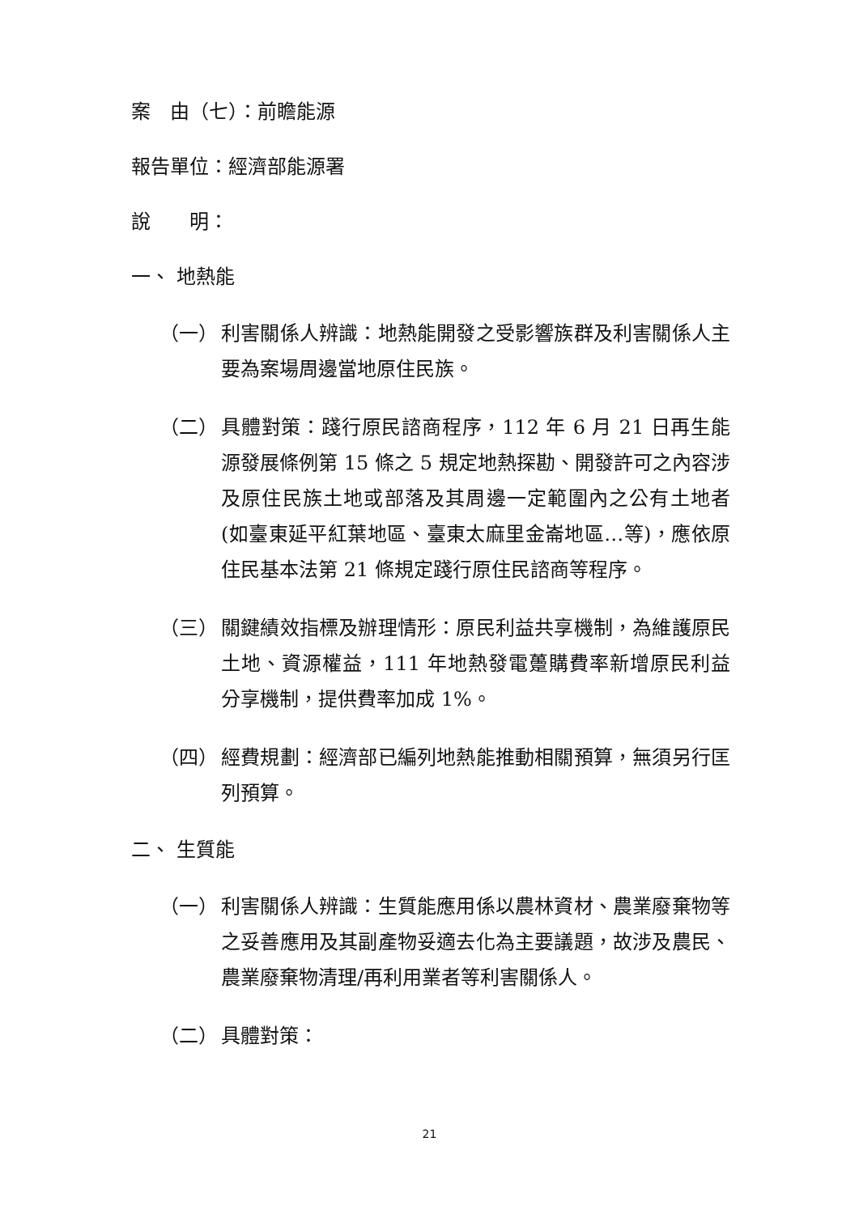案　由（七）：前瞻能源
報告單位：經濟部能源署
說　　明：
一、 地熱能
（一） 利害關係人辨識：地熱能開發之受影響族群及利害關係人主要為案場周邊當地原住民族。
（二） 具體對策：踐行原民諮商程序，112 年 6 月 21 日再生能源發展條例第 15 條之 5 規定地熱探勘、開發許可之內容涉及原住民族土地或部落及其周邊一定範圍內之公有土地者(如臺東延平紅葉地區、臺東太麻里金崙地區…等)，應依原住民基本法第 21 條規定踐行原住民諮商等程序。
（三） 關鍵績效指標及辦理情形：原民利益共享機制，為維護原民土地、資源權益，111 年地熱發電躉購費率新增原民利益分享機制，提供費率加成 1%。
（四） 經費規劃：經濟部已編列地熱能推動相關預算，無須另行匡列預算。
二、 生質能
（一） 利害關係人辨識：生質能應用係以農林資材、農業廢棄物等之妥善應用及其副產物妥適去化為主要議題，故涉及農民、農業廢棄物清理/再利用業者等利害關係人。
（二） 具體對策：
21